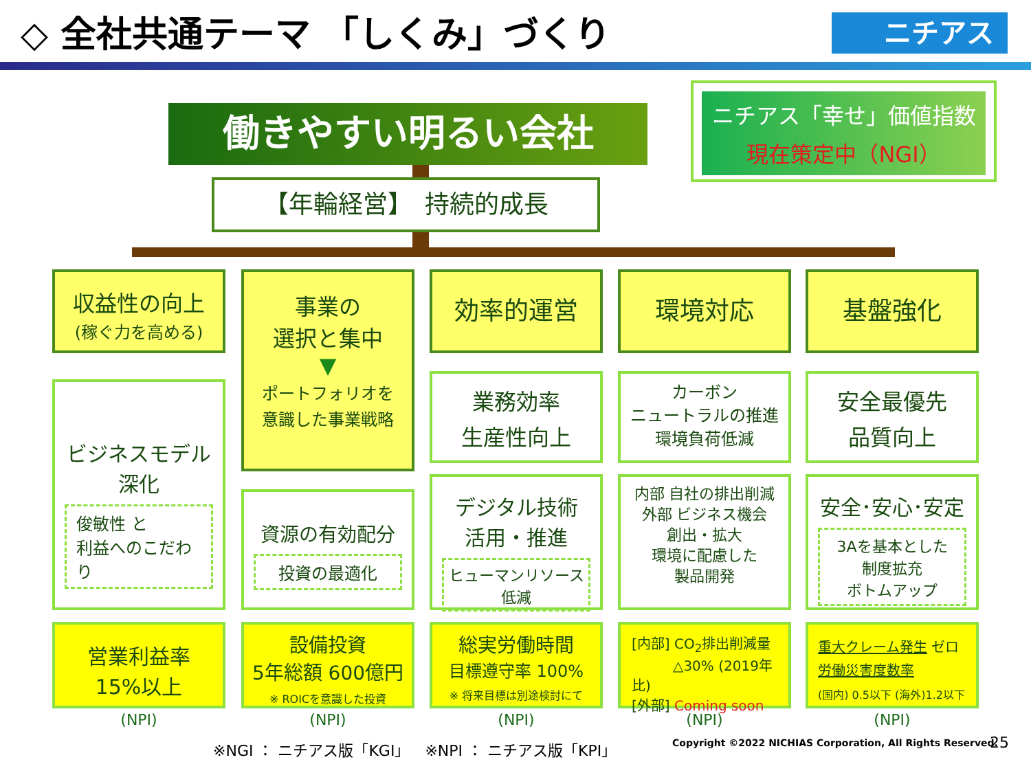◇ 全社共通テーマ 「しくみ」づくり
ニチアス
働きやすい明るい会社
ニチアス「幸せ」価値指数
現在策定中（NGI）
【年輪経営】　持続的成長
収益性の向上
(稼ぐ力を高める)
事業の
選択と集中
▼
ポートフォリオを
意識した事業戦略
効率的運営 環境対応 基盤強化
ビジネスモデル
深化
俊敏性 と
利益へのこだわり
業務効率
生産性向上
カーボン
ニュートラルの推進
環境負荷低減
安全最優先
品質向上
資源の有効配分
投資の最適化
デジタル技術
活用・推進
ヒューマンリソース
低減
内部 自社の排出削減
外部 ビジネス機会
創出・拡大
環境に配慮した
製品開発
安全･安心･安定
3Aを基本とした
制度拡充
ボトムアップ
営業利益率
15%以上
設備投資
5年総額 600億円
※ ROICを意識した投資
総実労働時間
目標遵守率 100%
※ 将来目標は別途検討にて
[内部] CO<sub>2</sub>排出削減量
　　　△30% (2019年比)
[外部] Coming soon
重大クレーム発生 ゼロ
労働災害度数率
(国内) 0.5以下 (海外)1.2以下
(NPI) (NPI) (NPI) (NPI) (NPI)
※NGI ： ニチアス版「KGI」　※NPI ： ニチアス版「KPI」
Copyright ©2022 NICHIAS Corporation, All Rights Reserved.
25